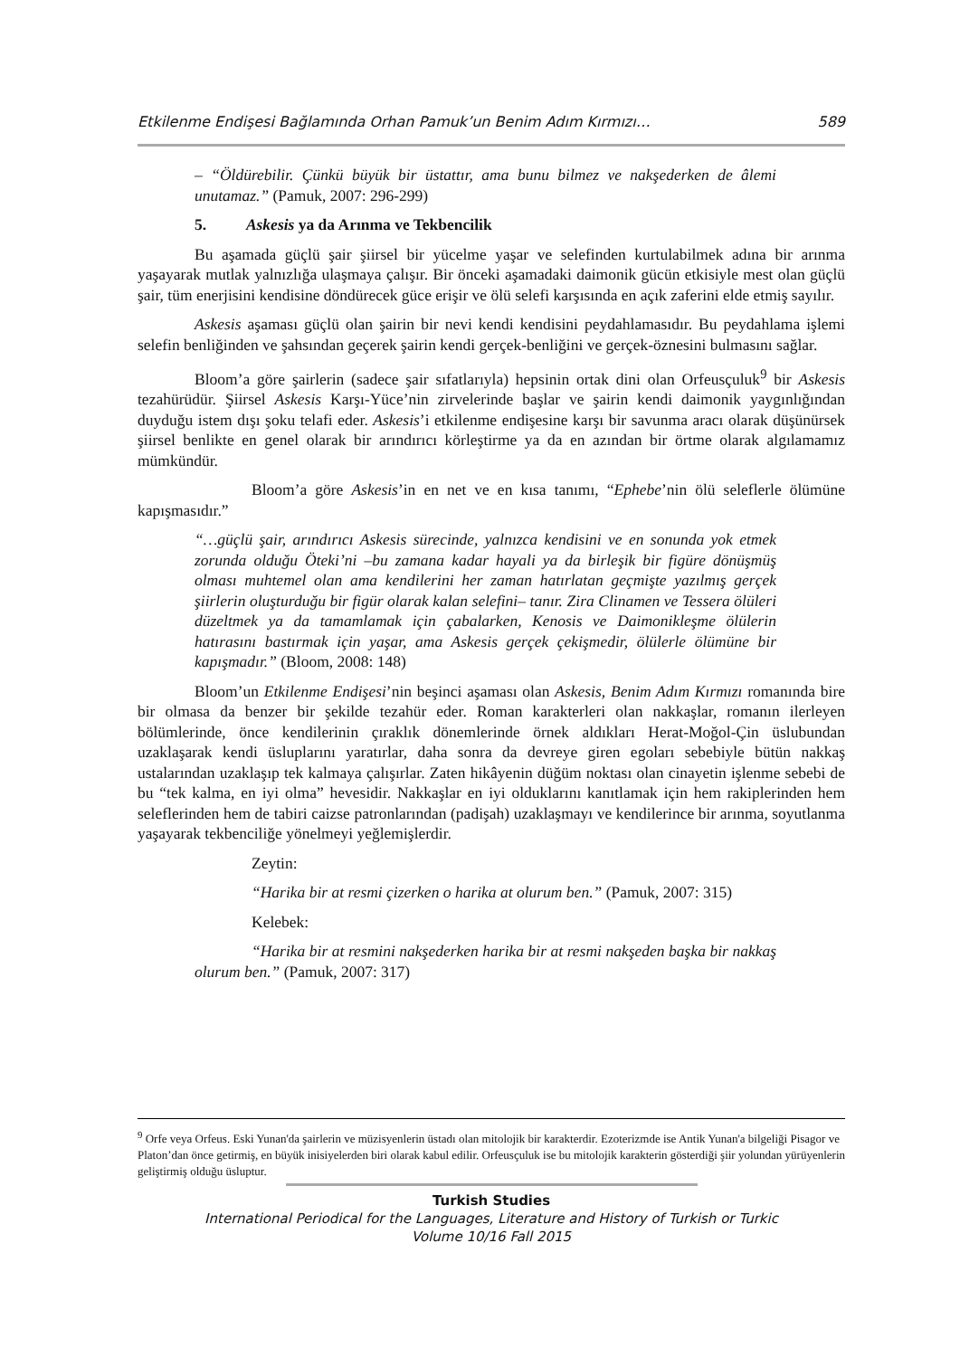Etkilenme Endişesi Bağlamında Orhan Pamuk’un Benim Adım Kırmızı… 589
– “Öldürebilir. Çünkü büyük bir üstattır, ama bunu bilmez ve nakşederken de âlemi unutamaz.” (Pamuk, 2007: 296-299)
5. Askesis ya da Arınma ve Tekbencilik
Bu aşamada güçlü şair şiirsel bir yücelme yaşar ve selefinden kurtulabilmek adına bir arınma yaşayarak mutlak yalnızlığa ulaşmaya çalışır. Bir önceki aşamadaki daimonik gücün etkisiyle mest olan güçlü şair, tüm enerjisini kendisine döndürecek güce erişir ve ölü selefi karşısında en açık zaferini elde etmiş sayılır.
Askesis aşaması güçlü olan şairin bir nevi kendi kendisini peydahlamasıdır. Bu peydahlama işlemi selefin benliğinden ve şahsından geçerek şairin kendi gerçek-benliğini ve gerçek-öznesini bulmasını sağlar.
Bloom’a göre şairlerin (sadece şair sıfatlarıyla) hepsinin ortak dini olan Orfeusçuluk<sup>9</sup> bir Askesis tezahürüdür. Şiirsel Askesis Karşı-Yüce’nin zirvelerinde başlar ve şairin kendi daimonik yaygınlığından duyduğu istem dışı şoku telafi eder. Askesis’i etkilenme endişesine karşı bir savunma aracı olarak düşünürsek şiirsel benlikte en genel olarak bir arındırıcı körleştirme ya da en azından bir örtme olarak algılamamız mümkündür.
Bloom’a göre Askesis’in en net ve en kısa tanımı, “Ephebe’nin ölü seleflerle ölümüne kapışmasıdır.”
“…güçlü şair, arındırıcı Askesis sürecinde, yalnızca kendisini ve en sonunda yok etmek zorunda olduğu Öteki’ni –bu zamana kadar hayali ya da birleşik bir figüre dönüşmüş olması muhtemel olan ama kendilerini her zaman hatırlatan geçmişte yazılmış gerçek şiirlerin oluşturduğu bir figür olarak kalan selefini– tanır. Zira Clinamen ve Tessera ölüleri düzeltmek ya da tamamlamak için çabalarken, Kenosis ve Daimonikleşme ölülerin hatırasını bastırmak için yaşar, ama Askesis gerçek çekişmedir, ölülerle ölümüne bir kapışmadır.” (Bloom, 2008: 148)
Bloom’un Etkilenme Endişesi’nin beşinci aşaması olan Askesis, Benim Adım Kırmızı romanında bire bir olmasa da benzer bir şekilde tezahür eder. Roman karakterleri olan nakkaşlar, romanın ilerleyen bölümlerinde, önce kendilerinin çıraklık dönemlerinde örnek aldıkları Herat-Moğol-Çin üslubundan uzaklaşarak kendi üsluplarını yaratırlar, daha sonra da devreye giren egoları sebebiyle bütün nakkaş ustalarından uzaklaşıp tek kalmaya çalışırlar. Zaten hikâyenin düğüm noktası olan cinayetin işlenme sebebi de bu “tek kalma, en iyi olma” hevesidir. Nakkaşlar en iyi olduklarını kanıtlamak için hem rakiplerinden hem seleflerinden hem de tabiri caizse patronlarından (padişah) uzaklaşmayı ve kendilerince bir arınma, soyutlanma yaşayarak tekbenciliğe yönelmeyi yeğlemişlerdir.
Zeytin:
“Harika bir at resmi çizerken o harika at olurum ben.” (Pamuk, 2007: 315)
Kelebek:
“Harika bir at resmini nakşederken harika bir at resmi nakşeden başka bir nakkaş olurum ben.” (Pamuk, 2007: 317)
<sup>9</sup> Orfe veya Orfeus. Eski Yunan'da şairlerin ve müzisyenlerin üstadı olan mitolojik bir karakterdir. Ezoterizmde ise Antik Yunan'a bilgeliği Pisagor ve Platon’dan önce getirmiş, en büyük inisiyelerden biri olarak kabul edilir. Orfeusçuluk ise bu mitolojik karakterin gösterdiği şiir yolundan yürüyenlerin geliştirmiş olduğu üsluptur.
Turkish Studies
International Periodical for the Languages, Literature and History of Turkish or Turkic
Volume 10/16 Fall 2015